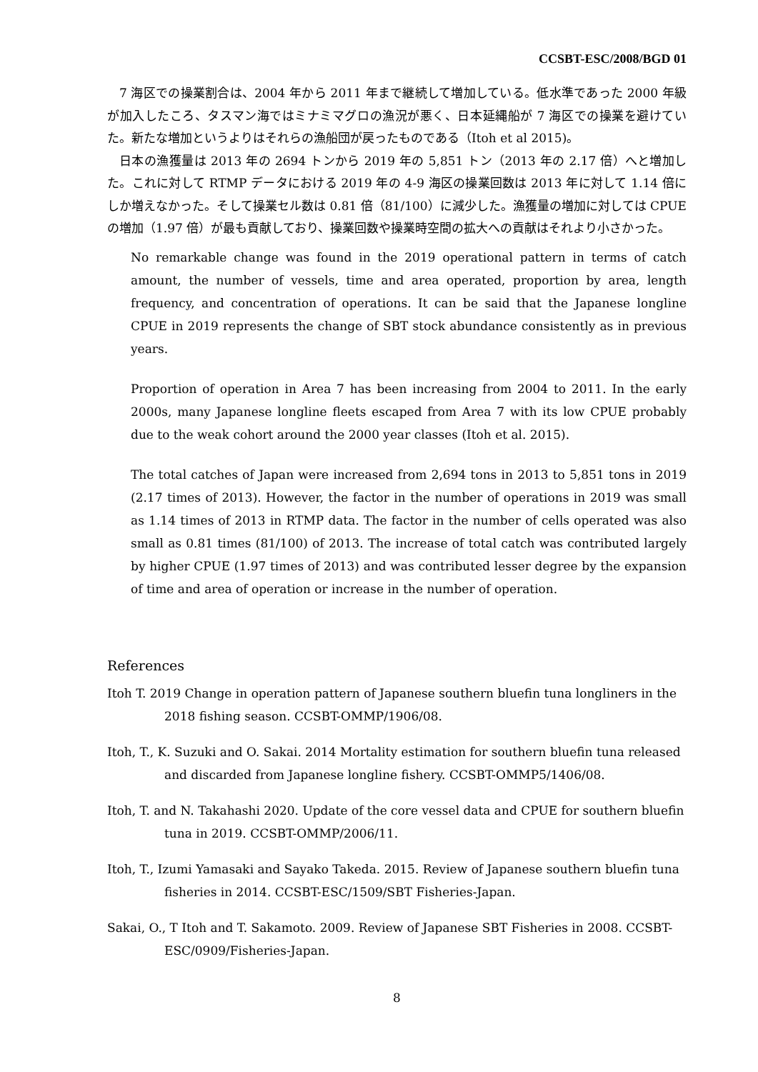CCSBT-ESC/2008/BGD 01
7 海区での操業割合は、2004 年から 2011 年まで継続して増加している。低水準であった 2000 年級が加入したころ、タスマン海ではミナミマグロの漁況が悪く、日本延縄船が 7 海区での操業を避けていた。新たな増加というよりはそれらの漁船団が戻ったものである（Itoh et al 2015)。
日本の漁獲量は 2013 年の 2694 トンから 2019 年の 5,851 トン（2013 年の 2.17 倍）へと増加した。これに対して RTMP データにおける 2019 年の 4-9 海区の操業回数は 2013 年に対して 1.14 倍にしか増えなかった。そして操業セル数は 0.81 倍（81/100）に減少した。漁獲量の増加に対しては CPUE の増加（1.97 倍）が最も貢献しており、操業回数や操業時空間の拡大への貢献はそれより小さかった。
No remarkable change was found in the 2019 operational pattern in terms of catch amount, the number of vessels, time and area operated, proportion by area, length frequency, and concentration of operations. It can be said that the Japanese longline CPUE in 2019 represents the change of SBT stock abundance consistently as in previous years.
Proportion of operation in Area 7 has been increasing from 2004 to 2011. In the early 2000s, many Japanese longline fleets escaped from Area 7 with its low CPUE probably due to the weak cohort around the 2000 year classes (Itoh et al. 2015).
The total catches of Japan were increased from 2,694 tons in 2013 to 5,851 tons in 2019 (2.17 times of 2013). However, the factor in the number of operations in 2019 was small as 1.14 times of 2013 in RTMP data. The factor in the number of cells operated was also small as 0.81 times (81/100) of 2013. The increase of total catch was contributed largely by higher CPUE (1.97 times of 2013) and was contributed lesser degree by the expansion of time and area of operation or increase in the number of operation.
References
Itoh T. 2019 Change in operation pattern of Japanese southern bluefin tuna longliners in the 2018 fishing season. CCSBT-OMMP/1906/08.
Itoh, T., K. Suzuki and O. Sakai. 2014 Mortality estimation for southern bluefin tuna released and discarded from Japanese longline fishery. CCSBT-OMMP5/1406/08.
Itoh, T. and N. Takahashi 2020. Update of the core vessel data and CPUE for southern bluefin tuna in 2019. CCSBT-OMMP/2006/11.
Itoh, T., Izumi Yamasaki and Sayako Takeda. 2015. Review of Japanese southern bluefin tuna fisheries in 2014. CCSBT-ESC/1509/SBT Fisheries-Japan.
Sakai, O., T Itoh and T. Sakamoto. 2009. Review of Japanese SBT Fisheries in 2008. CCSBT-ESC/0909/Fisheries-Japan.
8